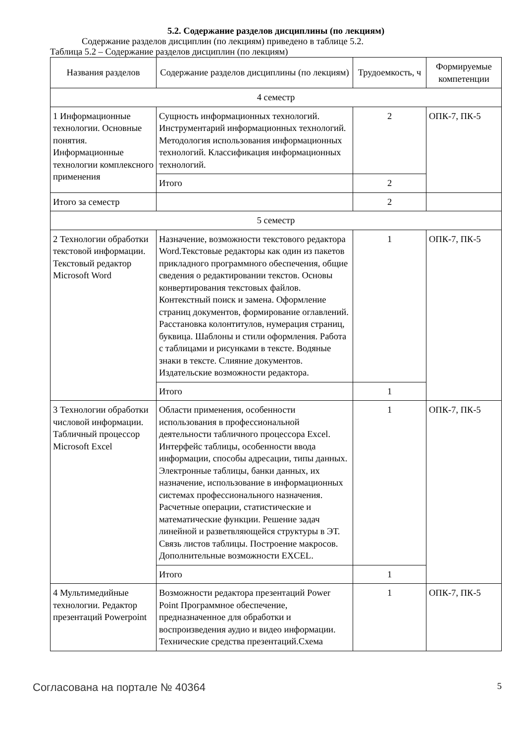5.2. Содержание разделов дисциплины (по лекциям)
Содержание разделов дисциплин (по лекциям) приведено в таблице 5.2.
Таблица 5.2 – Содержание разделов дисциплин (по лекциям)
| Названия разделов | Содержание разделов дисциплины (по лекциям) | Трудоемкость, ч | Формируемые компетенции |
| --- | --- | --- | --- |
| 4 семестр | | | |
| 1 Информационные технологии. Основные понятия. Информационные технологии комплексного применения | Сущность информационных технологий. Инструментарий информационных технологий. Методология использования информационных технологий. Классификация информационных технологий. | 2 | ОПК-7, ПК-5 |
| | Итого | 2 | |
| Итого за семестр | | 2 | |
| 5 семестр | | | |
| 2 Технологии обработки текстовой информации. Текстовый редактор Microsoft Word | Назначение, возможности текстового редактора Word.Текстовые редакторы как один из пакетов прикладного программного обеспечения, общие сведения о редактировании текстов. Основы конвертирования текстовых файлов. Контекстный поиск и замена. Оформление страниц документов, формирование оглавлений. Расстановка колонтитулов, нумерация страниц, буквица. Шаблоны и стили оформления. Работа с таблицами и рисунками в тексте. Водяные знаки в тексте. Слияние документов. Издательские возможности редактора. | 1 | ОПК-7, ПК-5 |
| | Итого | 1 | |
| 3 Технологии обработки числовой информации. Табличный процессор Microsoft Excel | Области применения, особенности использования в профессиональной деятельности табличного процессора Excel. Интерфейс таблицы, особенности ввода информации, способы адресации, типы данных. Электронные таблицы, банки данных, их назначение, использование в информационных системах профессионального назначения. Расчетные операции, статистические и математические функции. Решение задач линейной и разветвляющейся структуры в ЭТ. Связь листов таблицы. Построение макросов. Дополнительные возможности EXCEL. | 1 | ОПК-7, ПК-5 |
| | Итого | 1 | |
| 4 Мультимедийные технологии. Редактор презентаций Powerpoint | Возможности редактора презентаций Power Point Программное обеспечение, предназначенное для обработки и воспроизведения аудио и видео информации. Технические средства презентаций.Схема | 1 | ОПК-7, ПК-5 |
Согласована на портале № 40364 5